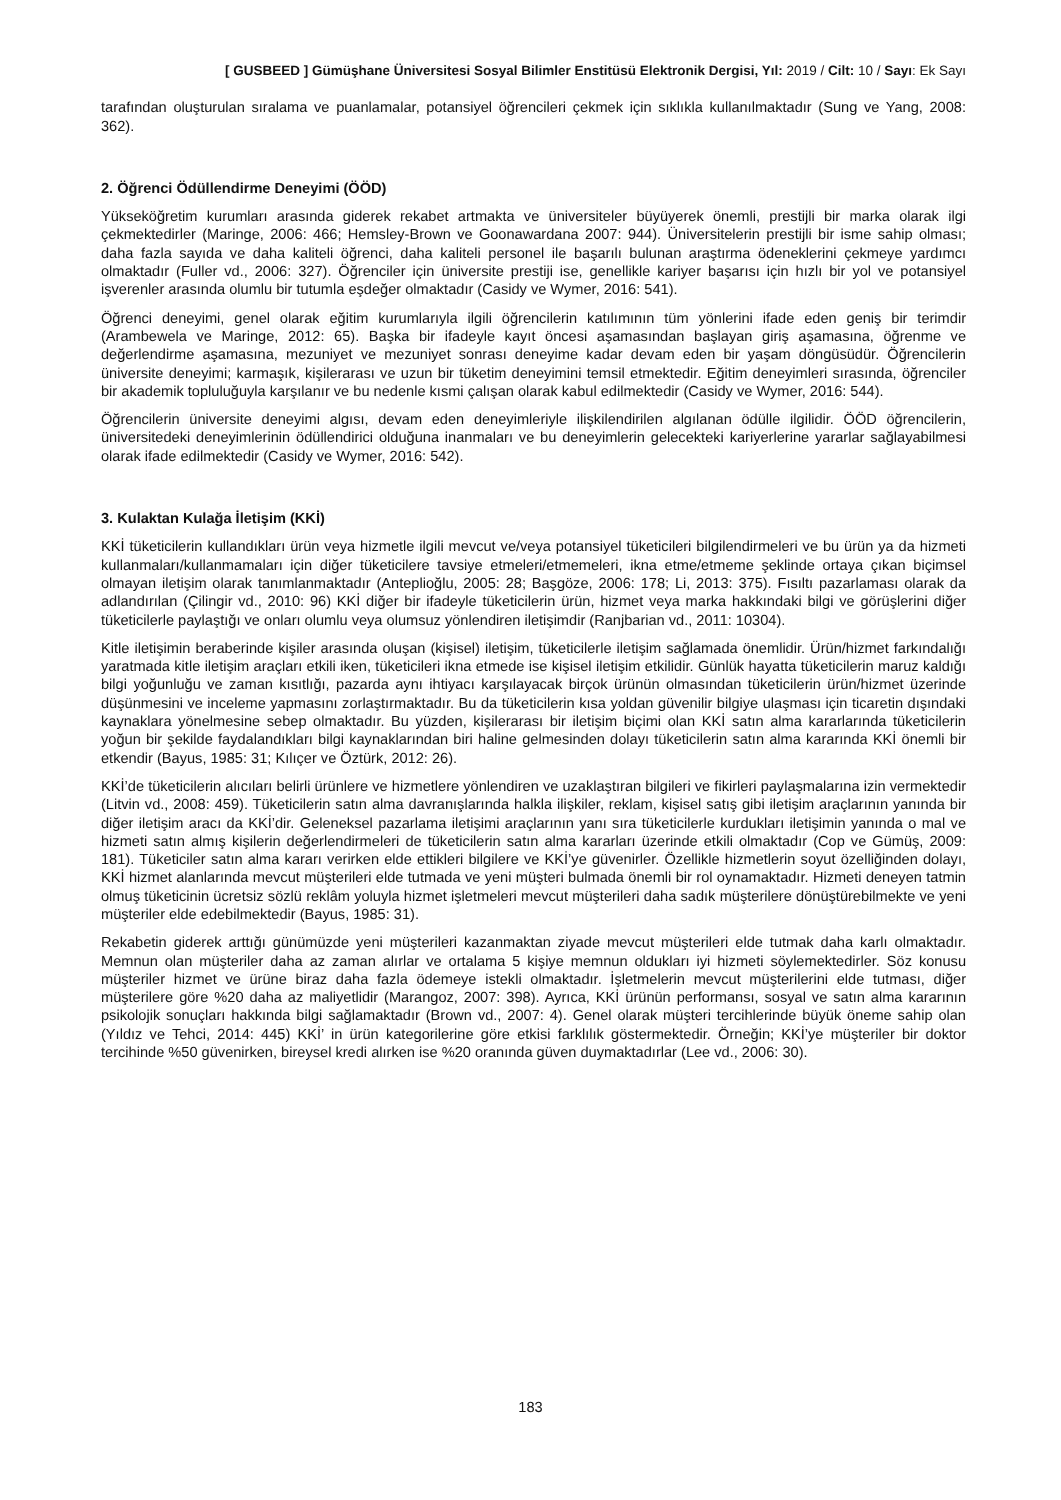[ GUSBEED ] Gümüşhane Üniversitesi Sosyal Bilimler Enstitüsü Elektronik Dergisi, Yıl: 2019 / Cilt: 10 / Sayı: Ek Sayı
tarafından oluşturulan sıralama ve puanlamalar, potansiyel öğrencileri çekmek için sıklıkla kullanılmaktadır (Sung ve Yang, 2008: 362).
2. Öğrenci Ödüllendirme Deneyimi (ÖÖD)
Yükseköğretim kurumları arasında giderek rekabet artmakta ve üniversiteler büyüyerek önemli, prestijli bir marka olarak ilgi çekmektedirler (Maringe, 2006: 466; Hemsley-Brown ve Goonawardana 2007: 944). Üniversitelerin prestijli bir isme sahip olması; daha fazla sayıda ve daha kaliteli öğrenci, daha kaliteli personel ile başarılı bulunan araştırma ödeneklerini çekmeye yardımcı olmaktadır (Fuller vd., 2006: 327). Öğrenciler için üniversite prestiji ise, genellikle kariyer başarısı için hızlı bir yol ve potansiyel işverenler arasında olumlu bir tutumla eşdeğer olmaktadır (Casidy ve Wymer, 2016: 541).
Öğrenci deneyimi, genel olarak eğitim kurumlarıyla ilgili öğrencilerin katılımının tüm yönlerini ifade eden geniş bir terimdir (Arambewela ve Maringe, 2012: 65). Başka bir ifadeyle kayıt öncesi aşamasından başlayan giriş aşamasına, öğrenme ve değerlendirme aşamasına, mezuniyet ve mezuniyet sonrası deneyime kadar devam eden bir yaşam döngüsüdür. Öğrencilerin üniversite deneyimi; karmaşık, kişilerarası ve uzun bir tüketim deneyimini temsil etmektedir. Eğitim deneyimleri sırasında, öğrenciler bir akademik topluluğuyla karşılanır ve bu nedenle kısmi çalışan olarak kabul edilmektedir (Casidy ve Wymer, 2016: 544).
Öğrencilerin üniversite deneyimi algısı, devam eden deneyimleriyle ilişkilendirilen algılanan ödülle ilgilidir. ÖÖD öğrencilerin, üniversitedeki deneyimlerinin ödüllendirici olduğuna inanmaları ve bu deneyimlerin gelecekteki kariyerlerine yararlar sağlayabilmesi olarak ifade edilmektedir (Casidy ve Wymer, 2016: 542).
3. Kulaktan Kulağa İletişim (KKİ)
KKİ tüketicilerin kullandıkları ürün veya hizmetle ilgili mevcut ve/veya potansiyel tüketicileri bilgilendirmeleri ve bu ürün ya da hizmeti kullanmaları/kullanmamaları için diğer tüketicilere tavsiye etmeleri/etmemeleri, ikna etme/etmeme şeklinde ortaya çıkan biçimsel olmayan iletişim olarak tanımlanmaktadır (Anteplioğlu, 2005: 28; Başgöze, 2006: 178; Li, 2013: 375). Fısıltı pazarlaması olarak da adlandırılan (Çilingir vd., 2010: 96) KKİ diğer bir ifadeyle tüketicilerin ürün, hizmet veya marka hakkındaki bilgi ve görüşlerini diğer tüketicilerle paylaştığı ve onları olumlu veya olumsuz yönlendiren iletişimdir (Ranjbarian vd., 2011: 10304).
Kitle iletişimin beraberinde kişiler arasında oluşan (kişisel) iletişim, tüketicilerle iletişim sağlamada önemlidir. Ürün/hizmet farkındalığı yaratmada kitle iletişim araçları etkili iken, tüketicileri ikna etmede ise kişisel iletişim etkilidir. Günlük hayatta tüketicilerin maruz kaldığı bilgi yoğunluğu ve zaman kısıtlığı, pazarda aynı ihtiyacı karşılayacak birçok ürünün olmasından tüketicilerin ürün/hizmet üzerinde düşünmesini ve inceleme yapmasını zorlaştırmaktadır. Bu da tüketicilerin kısa yoldan güvenilir bilgiye ulaşması için ticaretin dışındaki kaynaklara yönelmesine sebep olmaktadır. Bu yüzden, kişilerarası bir iletişim biçimi olan KKİ satın alma kararlarında tüketicilerin yoğun bir şekilde faydalandıkları bilgi kaynaklarından biri haline gelmesinden dolayı tüketicilerin satın alma kararında KKİ önemli bir etkendir (Bayus, 1985: 31; Kılıçer ve Öztürk, 2012: 26).
KKİ’de tüketicilerin alıcıları belirli ürünlere ve hizmetlere yönlendiren ve uzaklaştıran bilgileri ve fikirleri paylaşmalarına izin vermektedir (Litvin vd., 2008: 459). Tüketicilerin satın alma davranışlarında halkla ilişkiler, reklam, kişisel satış gibi iletişim araçlarının yanında bir diğer iletişim aracı da KKİ’dir. Geleneksel pazarlama iletişimi araçlarının yanı sıra tüketicilerle kurdukları iletişimin yanında o mal ve hizmeti satın almış kişilerin değerlendirmeleri de tüketicilerin satın alma kararları üzerinde etkili olmaktadır (Cop ve Gümüş, 2009: 181). Tüketiciler satın alma kararı verirken elde ettikleri bilgilere ve KKİ’ye güvenirler. Özellikle hizmetlerin soyut özelliğinden dolayı, KKİ hizmet alanlarında mevcut müşterileri elde tutmada ve yeni müşteri bulmada önemli bir rol oynamaktadır. Hizmeti deneyen tatmin olmuş tüketicinin ücretsiz sözlü reklâm yoluyla hizmet işletmeleri mevcut müşterileri daha sadık müşterilere dönüştürebilmekte ve yeni müşteriler elde edebilmektedir (Bayus, 1985: 31).
Rekabetin giderek arttığı günümüzde yeni müşterileri kazanmaktan ziyade mevcut müşterileri elde tutmak daha karlı olmaktadır. Memnun olan müşteriler daha az zaman alırlar ve ortalama 5 kişiye memnun oldukları iyi hizmeti söylemektedirler. Söz konusu müşteriler hizmet ve ürüne biraz daha fazla ödemeye istekli olmaktadır. İşletmelerin mevcut müşterilerini elde tutması, diğer müşterilere göre %20 daha az maliyetlidir (Marangoz, 2007: 398). Ayrıca, KKİ ürünün performansı, sosyal ve satın alma kararının psikolojik sonuçları hakkında bilgi sağlamaktadır (Brown vd., 2007: 4). Genel olarak müşteri tercihlerinde büyük öneme sahip olan (Yıldız ve Tehci, 2014: 445) KKİ’ in ürün kategorilerine göre etkisi farklılık göstermektedir. Örneğin; KKİ’ye müşteriler bir doktor tercihinde %50 güvenirken, bireysel kredi alırken ise %20 oranında güven duymaktadırlar (Lee vd., 2006: 30).
183